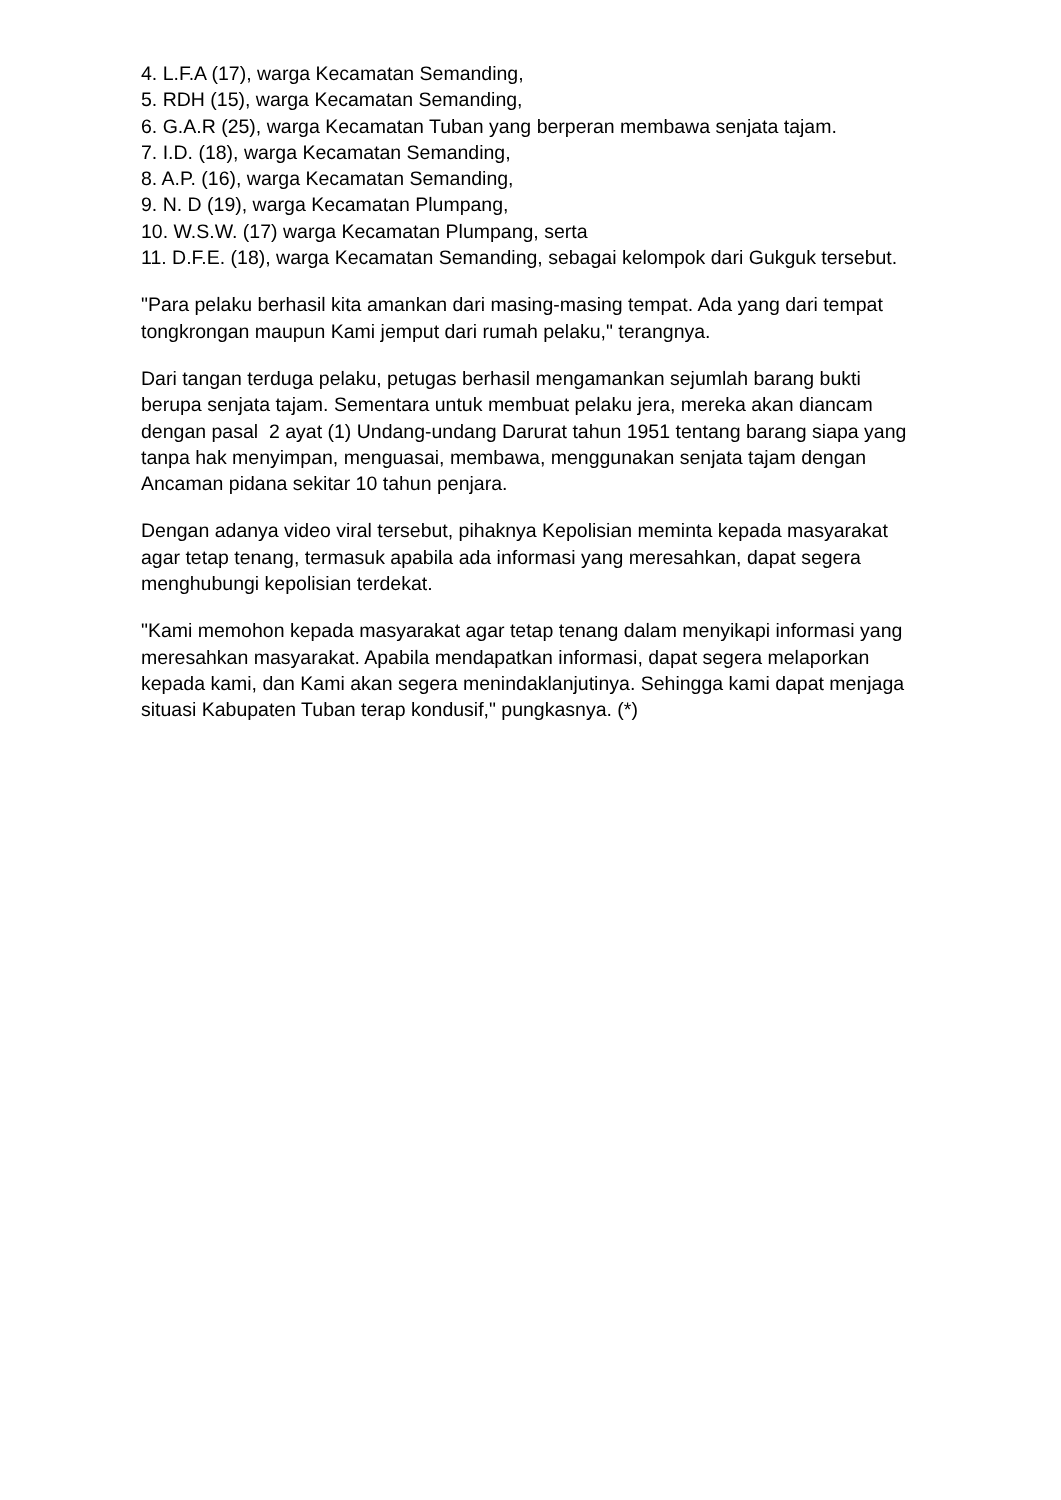4. L.F.A (17), warga Kecamatan Semanding,
5. RDH (15), warga Kecamatan Semanding,
6. G.A.R (25), warga Kecamatan Tuban yang berperan membawa senjata tajam.
7. I.D. (18), warga Kecamatan Semanding,
8. A.P. (16), warga Kecamatan Semanding,
9. N. D (19), warga Kecamatan Plumpang,
10. W.S.W. (17) warga Kecamatan Plumpang, serta
11. D.F.E. (18), warga Kecamatan Semanding, sebagai kelompok dari Gukguk tersebut.
"Para pelaku berhasil kita amankan dari masing-masing tempat. Ada yang dari tempat tongkrongan maupun Kami jemput dari rumah pelaku," terangnya.
Dari tangan terduga pelaku, petugas berhasil mengamankan sejumlah barang bukti berupa senjata tajam. Sementara untuk membuat pelaku jera, mereka akan diancam dengan pasal 2 ayat (1) Undang-undang Darurat tahun 1951 tentang barang siapa yang tanpa hak menyimpan, menguasai, membawa, menggunakan senjata tajam dengan Ancaman pidana sekitar 10 tahun penjara.
Dengan adanya video viral tersebut, pihaknya Kepolisian meminta kepada masyarakat agar tetap tenang, termasuk apabila ada informasi yang meresahkan, dapat segera menghubungi kepolisian terdekat.
"Kami memohon kepada masyarakat agar tetap tenang dalam menyikapi informasi yang meresahkan masyarakat. Apabila mendapatkan informasi, dapat segera melaporkan kepada kami, dan Kami akan segera menindaklanjutinya. Sehingga kami dapat menjaga situasi Kabupaten Tuban terap kondusif," pungkasnya. (*)